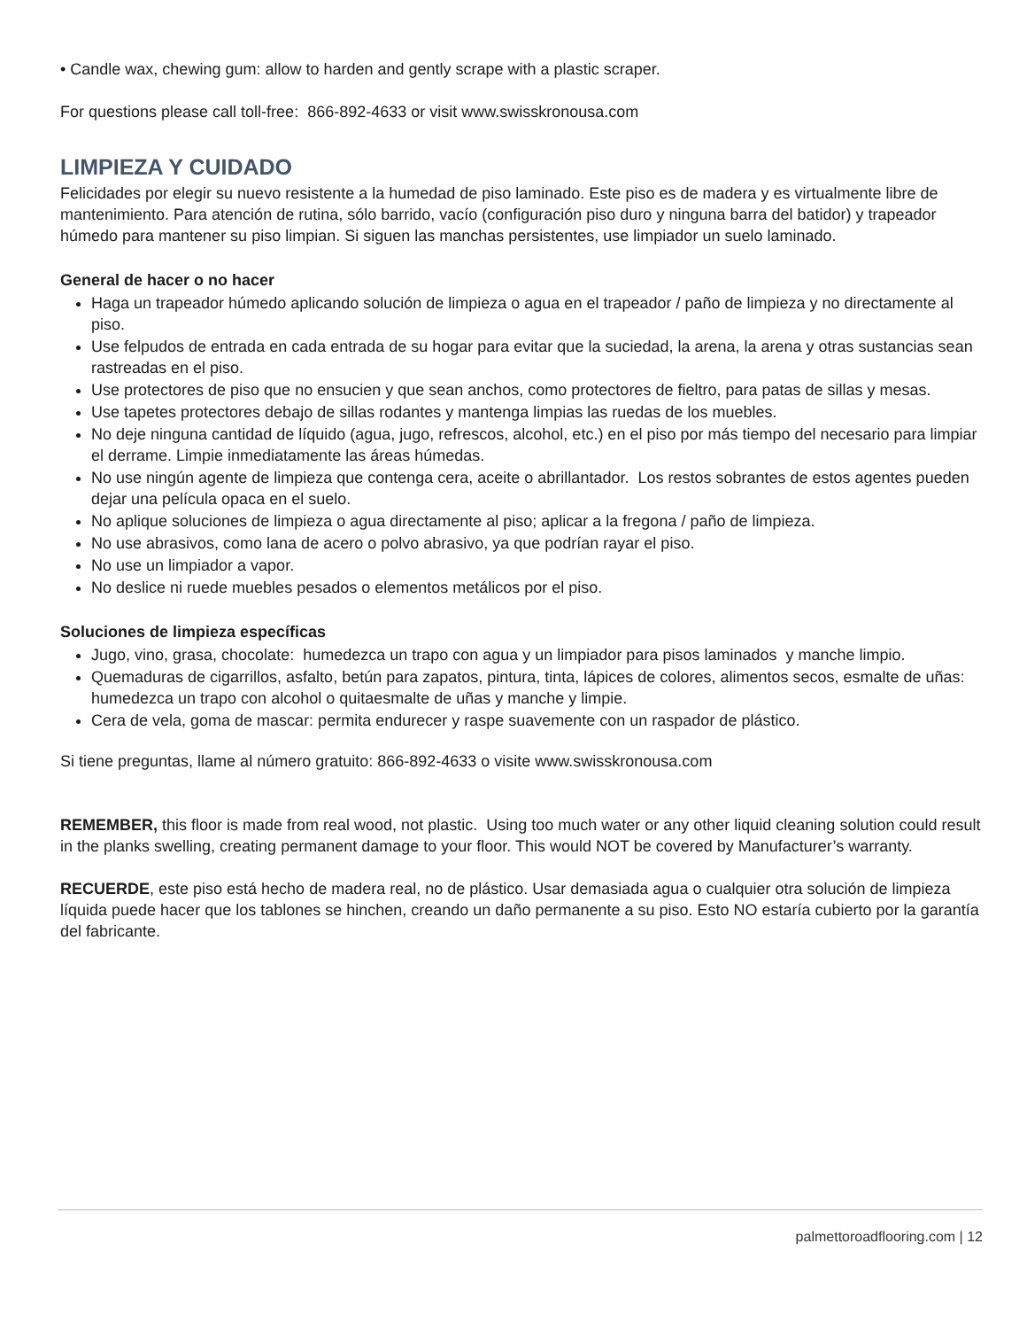• Candle wax, chewing gum: allow to harden and gently scrape with a plastic scraper.
For questions please call toll-free: 866-892-4633 or visit www.swisskronousa.com
LIMPIEZA Y CUIDADO
Felicidades por elegir su nuevo resistente a la humedad de piso laminado. Este piso es de madera y es virtualmente libre de mantenimiento. Para atención de rutina, sólo barrido, vacío (configuración piso duro y ninguna barra del batidor) y trapeador húmedo para mantener su piso limpian. Si siguen las manchas persistentes, use limpiador un suelo laminado.
General de hacer o no hacer
Haga un trapeador húmedo aplicando solución de limpieza o agua en el trapeador / paño de limpieza y no directamente al piso.
Use felpudos de entrada en cada entrada de su hogar para evitar que la suciedad, la arena, la arena y otras sustancias sean rastreadas en el piso.
Use protectores de piso que no ensucien y que sean anchos, como protectores de fieltro, para patas de sillas y mesas.
Use tapetes protectores debajo de sillas rodantes y mantenga limpias las ruedas de los muebles.
No deje ninguna cantidad de líquido (agua, jugo, refrescos, alcohol, etc.) en el piso por más tiempo del necesario para limpiar el derrame. Limpie inmediatamente las áreas húmedas.
No use ningún agente de limpieza que contenga cera, aceite o abrillantador. Los restos sobrantes de estos agentes pueden dejar una película opaca en el suelo.
No aplique soluciones de limpieza o agua directamente al piso; aplicar a la fregona / paño de limpieza.
No use abrasivos, como lana de acero o polvo abrasivo, ya que podrían rayar el piso.
No use un limpiador a vapor.
No deslice ni ruede muebles pesados o elementos metálicos por el piso.
Soluciones de limpieza específicas
Jugo, vino, grasa, chocolate: humedezca un trapo con agua y un limpiador para pisos laminados y manche limpio.
Quemaduras de cigarrillos, asfalto, betún para zapatos, pintura, tinta, lápices de colores, alimentos secos, esmalte de uñas: humedezca un trapo con alcohol o quitaesmalte de uñas y manche y limpie.
Cera de vela, goma de mascar: permita endurecer y raspe suavemente con un raspador de plástico.
Si tiene preguntas, llame al número gratuito: 866-892-4633 o visite www.swisskronousa.com
REMEMBER, this floor is made from real wood, not plastic. Using too much water or any other liquid cleaning solution could result in the planks swelling, creating permanent damage to your floor. This would NOT be covered by Manufacturer’s warranty.
RECUERDE, este piso está hecho de madera real, no de plástico. Usar demasiada agua o cualquier otra solución de limpieza líquida puede hacer que los tablones se hinchen, creando un daño permanente a su piso. Esto NO estaría cubierto por la garantía del fabricante.
palmettoroadflooring.com | 12